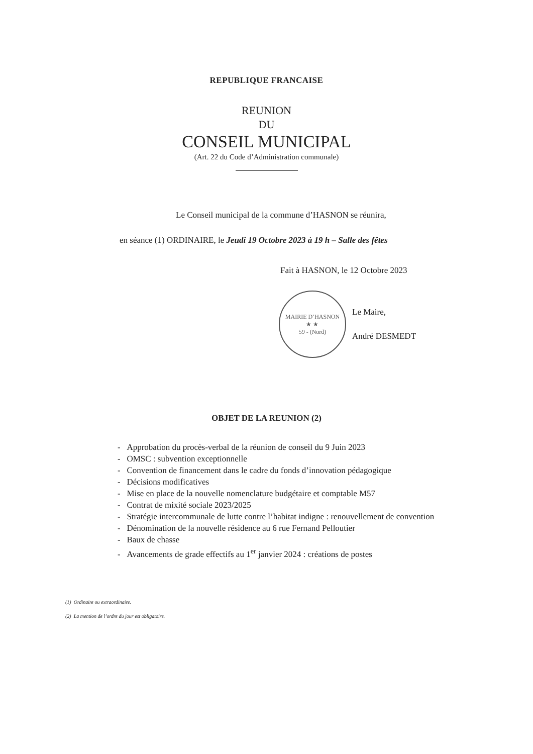REPUBLIQUE FRANCAISE
REUNION
DU
CONSEIL MUNICIPAL
(Art. 22 du Code d’Administration communale)
Le Conseil municipal de la commune d’HASNON se réunira,
en séance (1) ORDINAIRE, le Jeudi 19 Octobre 2023 à 19 h – Salle des fêtes
Fait à HASNON, le 12 Octobre 2023
MAIRIE D’HASNON
★ ★
59 - (Nord)
Le Maire,
André DESMEDT
OBJET DE LA REUNION (2)
- Approbation du procès-verbal de la réunion de conseil du 9 Juin 2023
- OMSC : subvention exceptionnelle
- Convention de financement dans le cadre du fonds d’innovation pédagogique
- Décisions modificatives
- Mise en place de la nouvelle nomenclature budgétaire et comptable M57
- Contrat de mixité sociale 2023/2025
- Stratégie intercommunale de lutte contre l’habitat indigne : renouvellement de convention
- Dénomination de la nouvelle résidence au 6 rue Fernand Pelloutier
- Baux de chasse
- Avancements de grade effectifs au 1<sup>er</sup> janvier 2024 : créations de postes
(1) Ordinaire ou extraordinaire.
(2) La mention de l’ordre du jour est obligatoire.